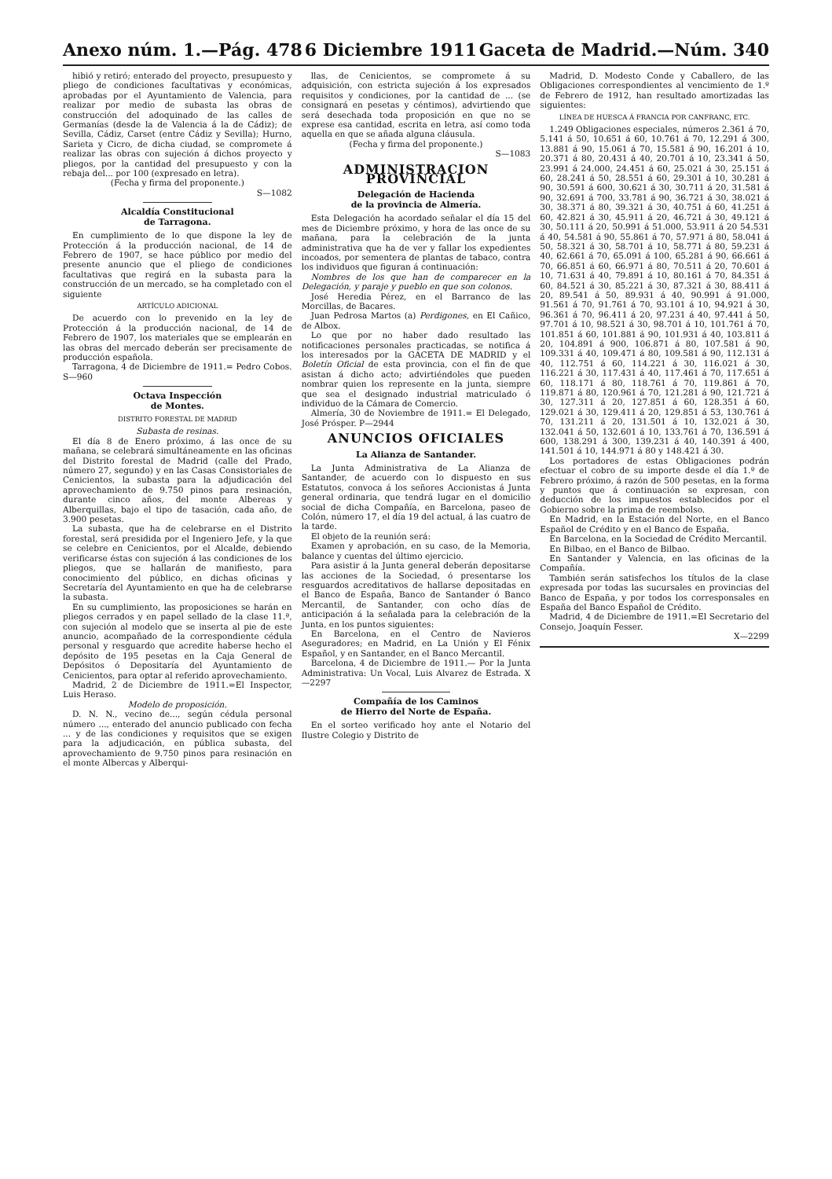Anexo núm. 1.—Pág. 478 6 Diciembre 1911 Gaceta de Madrid.—Núm. 340
hibió y retiró; enterado del proyecto, presupuesto y pliego de condiciones facultativas y económicas, aprobadas por el Ayuntamiento de Valencia, para realizar por medio de subasta las obras de construcción del adoquinado de las calles de Germanías (desde la de Valencia á la de Cádiz); de Sevilla, Cádiz, Carset (entre Cádiz y Sevilla); Hurno, Sarieta y Cicro, de dicha ciudad, se compromete á realizar las obras con sujeción á dichos proyecto y pliegos, por la cantidad del presupuesto y con la rebaja del... por 100 (expresado en letra).
(Fecha y firma del proponente.)
S—1082
Alcaldía Constitucional
de Tarragona.
En cumplimiento de lo que dispone la ley de Protección á la producción nacional, de 14 de Febrero de 1907, se hace público por medio del presente anuncio que el pliego de condiciones facultativas que regirá en la subasta para la construcción de un mercado, se ha completado con el siguiente
ARTÍCULO ADICIONAL
De acuerdo con lo prevenido en la ley de Protección á la producción nacional, de 14 de Febrero de 1907, los materiales que se emplearán en las obras del mercado deberán ser precisamente de producción española.
Tarragona, 4 de Diciembre de 1911.= Pedro Cobos. S—960
Octava Inspección
de Montes.
DISTRITO FORESTAL DE MADRID
Subasta de resinas.
El día 8 de Enero próximo, á las once de su mañana, se celebrará simultáneamente en las oficinas del Distrito forestal de Madrid (calle del Prado, número 27, segundo) y en las Casas Consistoriales de Cenicientos, la subasta para la adjudicación del aprovechamiento de 9.750 pinos para resinación, durante cinco años, del monte Alberеas y Alberquillas, bajo el tipo de tasación, cada año, de 3.900 pesetas.
La subasta, que ha de celebrarse en el Distrito forestal, será presidida por el Ingeniero Jefe, y la que se celebre en Cenicientos, por el Alcalde, debiendo verificarse éstas con sujeción á las condiciones de los pliegos, que se hallarán de manifiesto, para conocimiento del público, en dichas oficinas y Secretaría del Ayuntamiento en que ha de celebrarse la subasta.
En su cumplimiento, las proposiciones se harán en pliegos cerrados y en papel sellado de la clase 11.ª, con sujeción al modelo que se inserta al pie de este anuncio, acompañado de la correspondiente cédula personal y resguardo que acredite haberse hecho el depósito de 195 pesetas en la Caja General de Depósitos ó Depositaría del Ayuntamiento de Cenicientos, para optar al referido aprovechamiento.
Madrid, 2 de Diciembre de 1911.=El Inspector, Luis Heraso.
Modelo de proposición.
D. N. N., vecino de..., según cédula personal número ..., enterado del anuncio publicado con fecha ... y de las condiciones y requisitos que se exigen para la adjudicación, en pública subasta, del aprovechamiento de 9.750 pinos para resinación en el monte Alberсas y Alberqui-
llas, de Cenicientos, se compromete á su adquisición, con estricta sujeción á los expresados requisitos y condiciones, por la cantidad de ... (se consignará en pesetas y céntimos), advirtiendo que será desechada toda proposición en que no se exprese esa cantidad, escrita en letra, así como toda aquella en que se añada alguna cláusula.
(Fecha y firma del proponente.)
S—1083
ADMINISTRACION PROVINCIAL
Delegación de Hacienda
de la provincia de Almería.
Esta Delegación ha acordado señalar el día 15 del mes de Diciembre próximo, y hora de las once de su mañana, para la celebración de la junta administrativa que ha de ver y fallar los expedientes incoados, por sementera de plantas de tabaco, contra los individuos que figuran á continuación:
Nombres de los que han de comparecer en la Delegación, y paraje y pueblo en que son colonos.
José Heredia Pérez, en el Barranco de las Morcillas, de Bacares.
Juan Pedrosa Martos (a) Perdigones, en El Cañico, de Albox.
Lo que por no haber dado resultado las notificaciones personales practicadas, se notifica á los interesados por la GACETA DE MADRID y el Boletín Oficial de esta provincia, con el fin de que asistan á dicho acto; advirtiéndoles que pueden nombrar quien los represente en la junta, siempre que sea el designado industrial matriculado ó individuo de la Cámara de Comercio.
Almería, 30 de Noviembre de 1911.= El Delegado, José Prósper. P—2944
ANUNCIOS OFICIALES
La Alianza de Santander.
La Junta Administrativa de La Alianza de Santander, de acuerdo con lo dispuesto en sus Estatutos, convoca á los señores Accionistas á Junta general ordinaria, que tendrá lugar en el domicilio social de dicha Compañía, en Barcelona, paseo de Colón, número 17, el día 19 del actual, á las cuatro de la tarde.
El objeto de la reunión será:
Examen y aprobación, en su caso, de la Memoria, balance y cuentas del último ejercicio.
Para asistir á la Junta general deberán depositarse las acciones de la Sociedad, ó presentarse los resguardos acreditativos de hallarse depositadas en el Banco de España, Banco de Santander ó Banco Mercantil, de Santander, con ocho días de anticipación á la señalada para la celebración de la Junta, en los puntos siguientes:
En Barcelona, en el Centro de Navieros Aseguradores; en Madrid, en La Unión y El Fénix Español, y en Santander, en el Banco Mercantil.
Barcelona, 4 de Diciembre de 1911.— Por la Junta Administrativa: Un Vocal, Luis Alvarez de Estrada. X—2297
Compañía de los Caminos
de Hierro del Norte de España.
En el sorteo verificado hoy ante el Notario del Ilustre Colegio y Distrito de
Madrid, D. Modesto Conde y Caballero, de las Obligaciones correspondientes al vencimiento de 1.º de Febrero de 1912, han resultado amortizadas las siguientes:
LÍNEA DE HUESCA Á FRANCIA POR CANFRANC, ETC.
1.249 Obligaciones especiales, números 2.361 á 70, 5.141 á 50, 10.651 á 60, 10.761 á 70, 12.291 á 300, 13.881 á 90, 15.061 á 70, 15.581 á 90, 16.201 á 10, 20.371 á 80, 20.431 á 40, 20.701 á 10, 23.341 á 50, 23.991 á 24.000, 24.451 á 60, 25.021 á 30, 25.151 á 60, 28.241 á 50, 28.551 á 60, 29.301 á 10, 30.281 á 90, 30.591 á 600, 30.621 á 30, 30.711 á 20, 31.581 á 90, 32.691 á 700, 33.781 á 90, 36.721 á 30, 38.021 á 30, 38.371 á 80, 39.321 á 30, 40.751 á 60, 41.251 á 60, 42.821 á 30, 45.911 á 20, 46.721 á 30, 49.121 á 30, 50.111 á 20, 50.991 á 51.000, 53.911 á 20 54.531 á 40, 54.581 á 90, 55.861 á 70, 57.971 á 80, 58.041 á 50, 58.321 á 30, 58.701 á 10, 58.771 á 80, 59.231 á 40, 62.661 á 70, 65.091 á 100, 65.281 á 90, 66.661 á 70, 66.851 á 60, 66.971 á 80, 70.511 á 20, 70.601 á 10, 71.631 á 40, 79.891 á 10, 80.161 á 70, 84.351 á 60, 84.521 á 30, 85.221 á 30, 87.321 á 30, 88.411 á 20, 89.541 á 50, 89.931 á 40, 90.991 á 91.000, 91.561 á 70, 91.761 á 70, 93.101 á 10, 94.921 á 30, 96.361 á 70, 96.411 á 20, 97.231 á 40, 97.441 á 50, 97.701 á 10, 98.521 á 30, 98.701 á 10, 101.761 á 70, 101.851 á 60, 101.881 á 90, 101.931 á 40, 103.811 á 20, 104.891 á 900, 106.871 á 80, 107.581 á 90, 109.331 á 40, 109.471 á 80, 109.581 á 90, 112.131 á 40, 112.751 á 60, 114.221 á 30, 116.021 á 30, 116.221 á 30, 117.431 á 40, 117.461 á 70, 117.651 á 60, 118.171 á 80, 118.761 á 70, 119.861 á 70, 119.871 á 80, 120.961 á 70, 121.281 á 90, 121.721 á 30, 127.311 á 20, 127.851 á 60, 128.351 á 60, 129.021 á 30, 129.411 á 20, 129.851 á 53, 130.761 á 70, 131.211 á 20, 131.501 á 10, 132.021 á 30, 132.041 á 50, 132.601 á 10, 133.761 á 70, 136.591 á 600, 138.291 á 300, 139.231 á 40, 140.391 á 400, 141.501 á 10, 144.971 á 80 y 148.421 á 30.
Los portadores de estas Obligaciones podrán efectuar el cobro de su importe desde el día 1.º de Febrero próximo, á razón de 500 pesetas, en la forma y puntos que á continuación se expresan, con deducción de los impuestos establecidos por el Gobierno sobre la prima de reembolso.
En Madrid, en la Estación del Norte, en el Banco Español de Crédito y en el Banco de España.
En Barcelona, en la Sociedad de Crédito Mercantil.
En Bilbao, en el Banco de Bilbao.
En Santander y Valencia, en las oficinas de la Compañía.
También serán satisfechos los títulos de la clase expresada por todas las sucursales en provincias del Banco de España, y por todos los corresponsales en España del Banco Español de Crédito.
Madrid, 4 de Diciembre de 1911.=El Secretario del Consejo, Joaquín Fesser.
X—2299